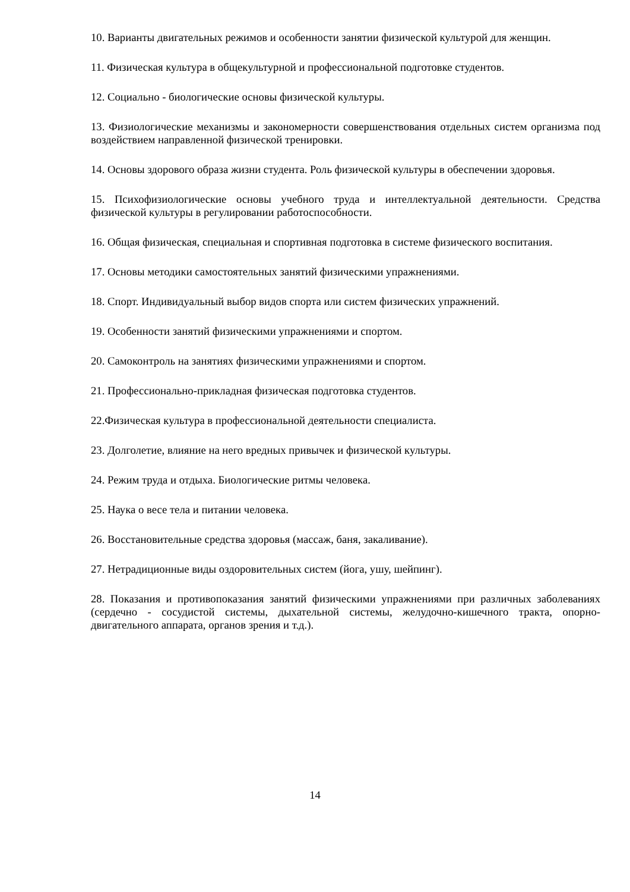10. Варианты двигательных режимов и особенности занятии физической культурой для женщин.
11. Физическая культура в общекультурной и профессиональной подготовке студентов.
12. Социально - биологические основы физической культуры.
13. Физиологические механизмы и закономерности совершенствования отдельных систем организма под воздействием направленной физической тренировки.
14. Основы здорового образа жизни студента. Роль физической культуры в обеспечении здоровья.
15. Психофизиологические основы учебного труда и интеллектуальной деятельности. Средства физической культуры в регулировании работоспособности.
16. Общая физическая, специальная и спортивная подготовка в системе физического воспитания.
17. Основы методики самостоятельных занятий физическими упражнениями.
18. Спорт. Индивидуальный выбор видов спорта или систем физических упражнений.
19. Особенности занятий физическими упражнениями и спортом.
20. Самоконтроль на занятиях физическими упражнениями и спортом.
21. Профессионально-прикладная физическая подготовка студентов.
22.Физическая культура в профессиональной деятельности специалиста.
23. Долголетие, влияние на него вредных привычек и физической культуры.
24. Режим труда и отдыха. Биологические ритмы человека.
25. Наука о весе тела и питании человека.
26. Восстановительные средства здоровья (массаж, баня, закаливание).
27. Нетрадиционные виды оздоровительных систем (йога, ушу, шейпинг).
28. Показания и противопоказания занятий физическими упражнениями при различных заболеваниях (сердечно - сосудистой системы, дыхательной системы, желудочно-кишечного тракта, опорно-двигательного аппарата, органов зрения и т.д.).
14